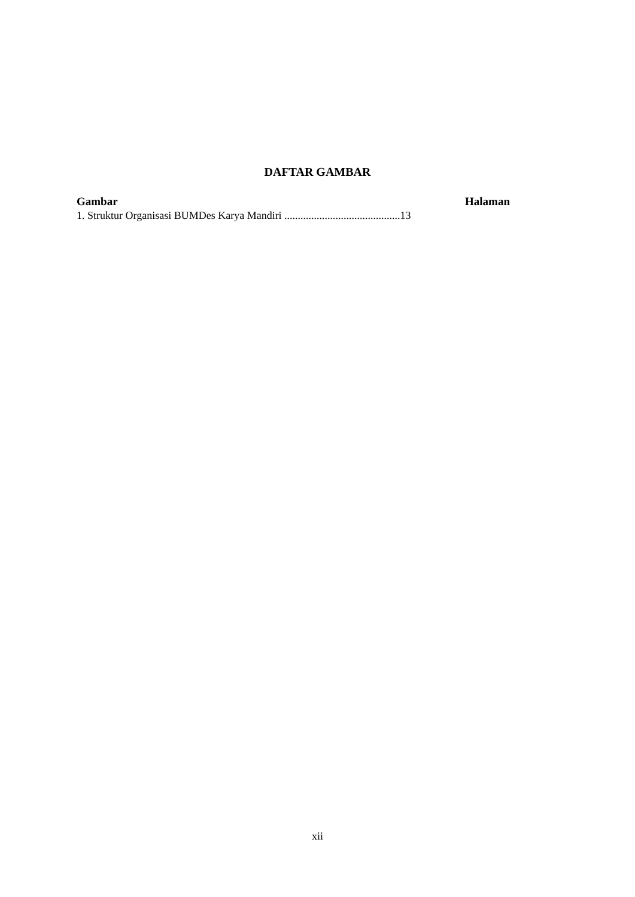DAFTAR GAMBAR
Gambar Halaman
1. Struktur Organisasi BUMDes Karya Mandiri ...........................................13
xii